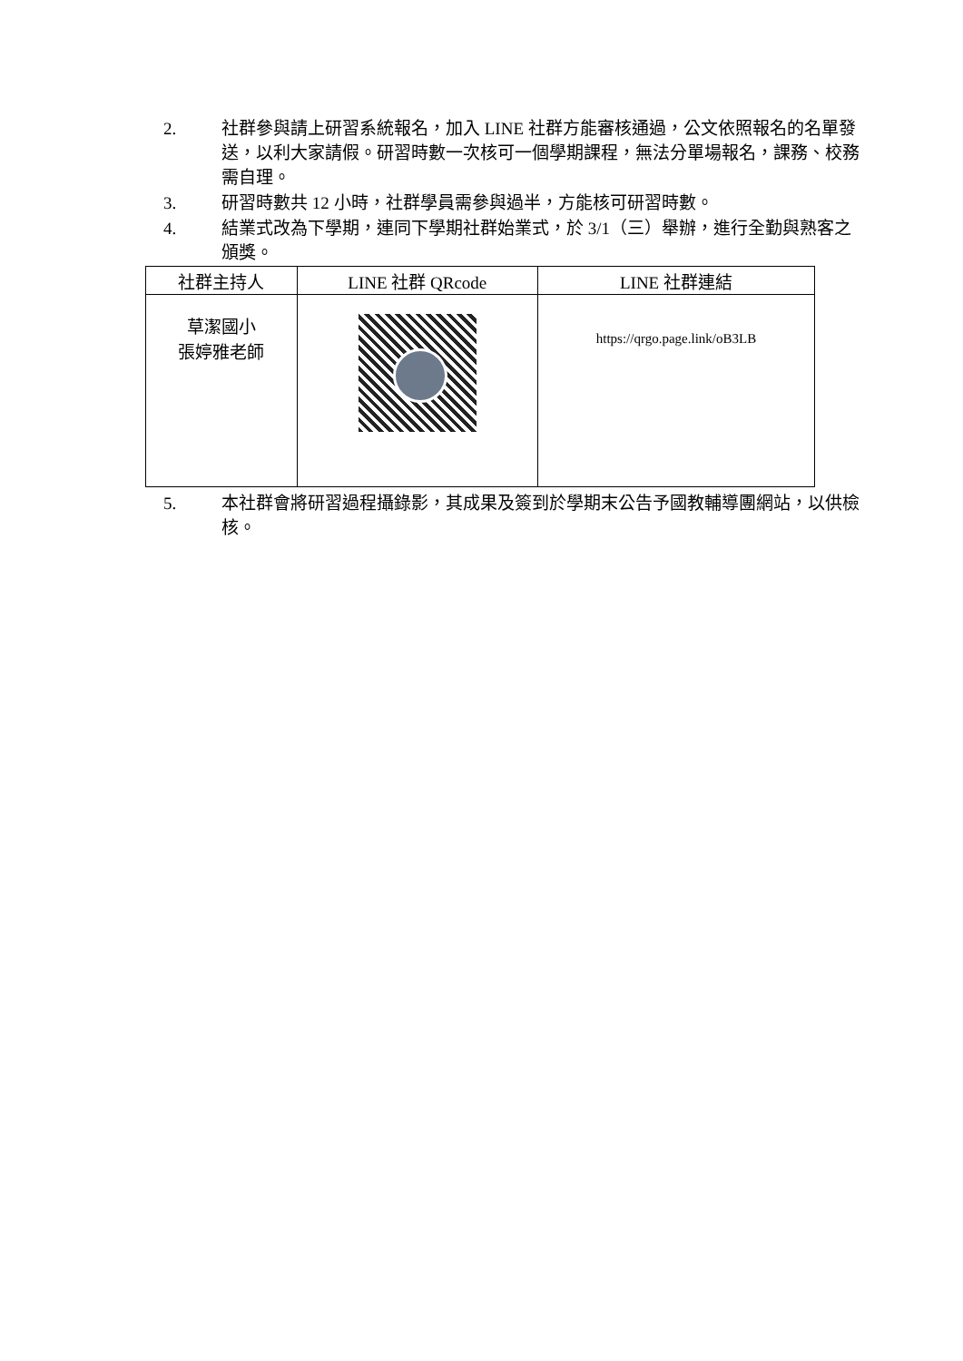2. 社群參與請上研習系統報名，加入 LINE 社群方能審核通過，公文依照報名的名單發送，以利大家請假。研習時數一次核可一個學期課程，無法分單場報名，課務、校務需自理。
3. 研習時數共 12 小時，社群學員需參與過半，方能核可研習時數。
4. 結業式改為下學期，連同下學期社群始業式，於 3/1（三）舉辦，進行全勤與熟客之頒獎。
| 社群主持人 | LINE 社群 QRcode | LINE 社群連結 |
| --- | --- | --- |
| 草潔國小 張婷雅老師 | | https://qrgo.page.link/oB3LB |
5. 本社群會將研習過程攝錄影，其成果及簽到於學期末公告予國教輔導團網站，以供檢核。